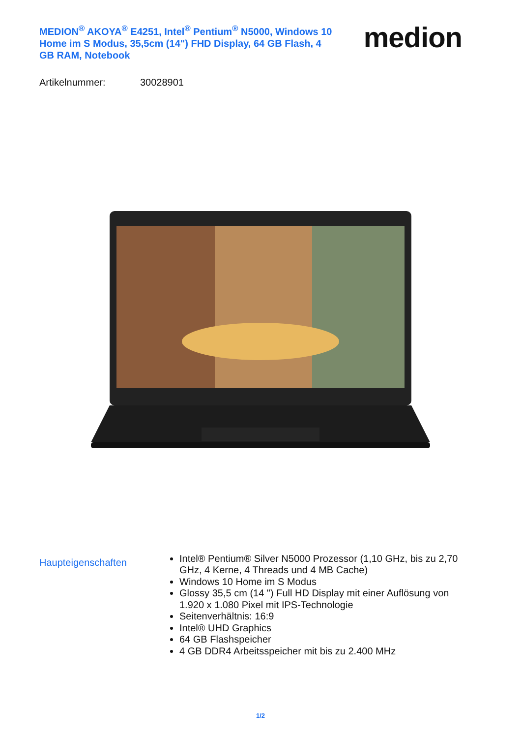MEDION<sup>®</sup> AKOYA<sup>®</sup> E4251, Intel<sup>®</sup> Pentium<sup>®</sup> N5000, Windows 10 Home im S Modus, 35,5cm (14") FHD Display, 64 GB Flash, 4 GB RAM, Notebook
medion
Artikelnummer: 30028901
Haupteigenschaften
Intel® Pentium® Silver N5000 Prozessor (1,10 GHz, bis zu 2,70 GHz, 4 Kerne, 4 Threads und 4 MB Cache)
Windows 10 Home im S Modus
Glossy 35,5 cm (14 ") Full HD Display mit einer Auflösung von 1.920 x 1.080 Pixel mit IPS-Technologie
Seitenverhältnis: 16:9
Intel® UHD Graphics
64 GB Flashspeicher
4 GB DDR4 Arbeitsspeicher mit bis zu 2.400 MHz
1/2